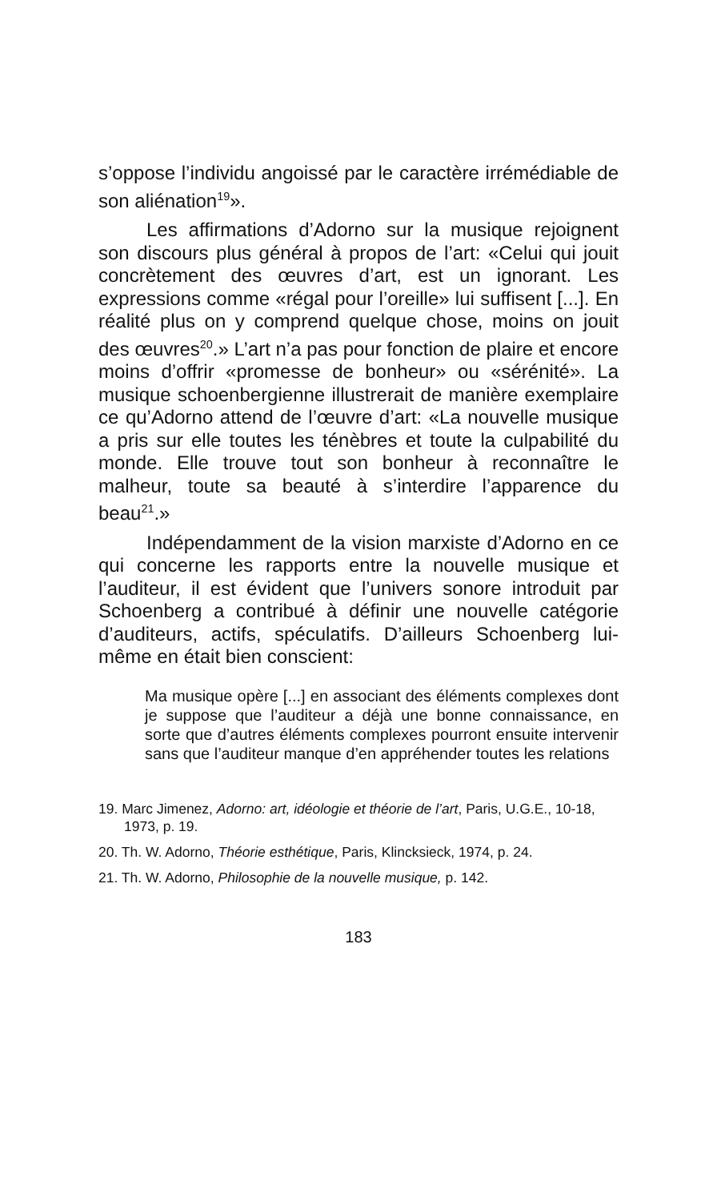s’oppose l’individu angoissé par le caractère irrémédiable de son aliénation<sup>19</sup>».
Les affirmations d’Adorno sur la musique rejoignent son discours plus général à propos de l’art: «Celui qui jouit concrètement des œuvres d’art, est un ignorant. Les expressions comme «régal pour l’oreille» lui suffisent [...]. En réalité plus on y comprend quelque chose, moins on jouit des œuvres<sup>20</sup>.» L’art n’a pas pour fonction de plaire et encore moins d’offrir «promesse de bonheur» ou «sérénité». La musique schoenbergienne illustrerait de manière exemplaire ce qu’Adorno attend de l’œuvre d’art: «La nouvelle musique a pris sur elle toutes les ténèbres et toute la culpabilité du monde. Elle trouve tout son bonheur à reconnaître le malheur, toute sa beauté à s’interdire l’apparence du beau<sup>21</sup>.»
Indépendamment de la vision marxiste d’Adorno en ce qui concerne les rapports entre la nouvelle musique et l’auditeur, il est évident que l’univers sonore introduit par Schoenberg a contribué à définir une nouvelle catégorie d’auditeurs, actifs, spéculatifs. D’ailleurs Schoenberg lui-même en était bien conscient:
Ma musique opère [...] en associant des éléments complexes dont je suppose que l’auditeur a déjà une bonne connaissance, en sorte que d’autres éléments complexes pourront ensuite intervenir sans que l’auditeur manque d’en appréhender toutes les relations
19. Marc Jimenez, Adorno: art, idéologie et théorie de l’art, Paris, U.G.E., 10-18, 1973, p. 19.
20. Th. W. Adorno, Théorie esthétique, Paris, Klincksieck, 1974, p. 24.
21. Th. W. Adorno, Philosophie de la nouvelle musique, p. 142.
183